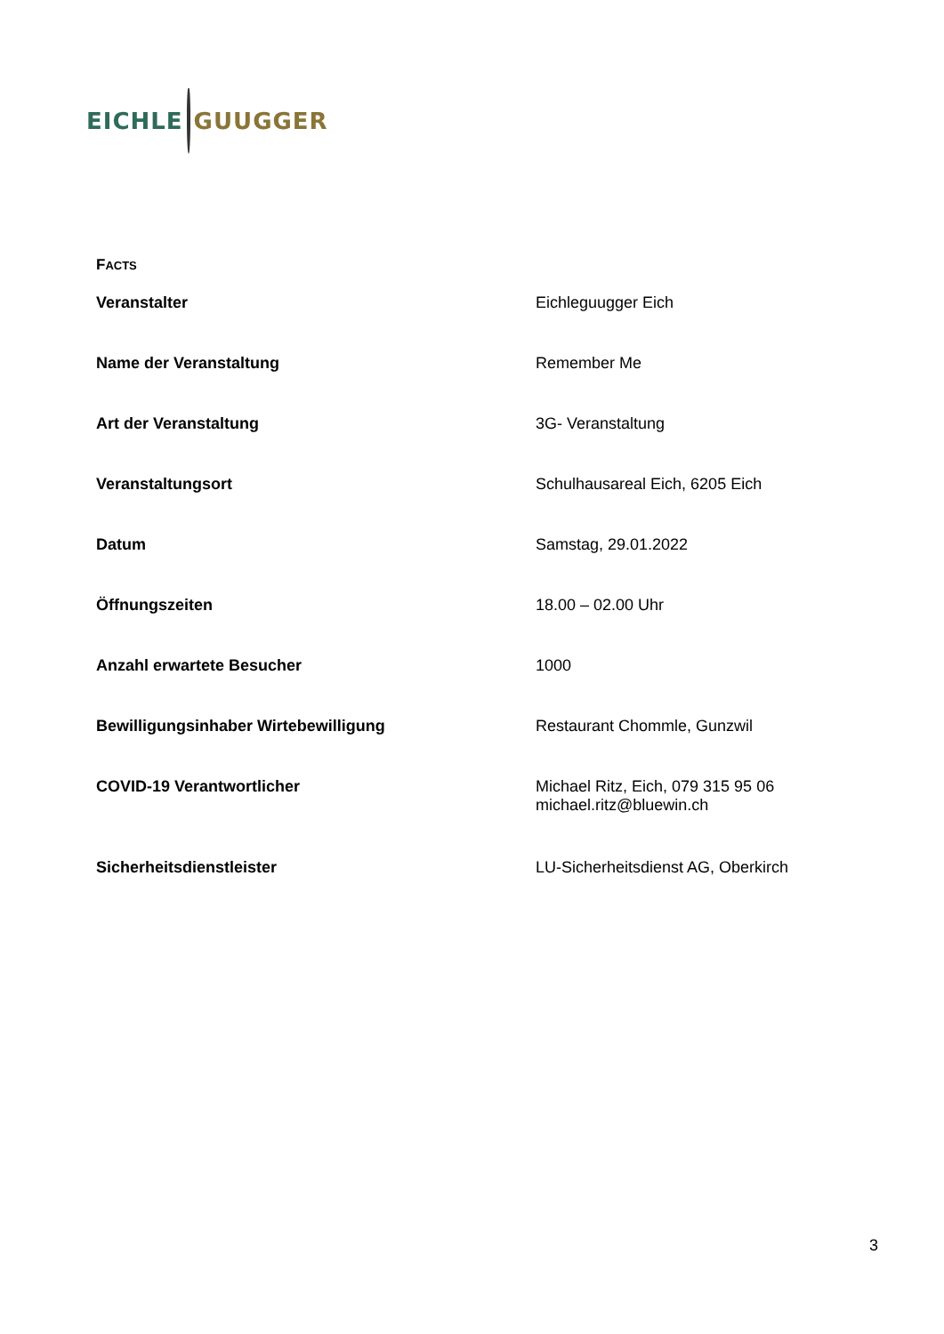EICHLE GUUGGER
FACTS
| Veranstalter | Eichleguugger Eich |
| Name der Veranstaltung | Remember Me |
| Art der Veranstaltung | 3G- Veranstaltung |
| Veranstaltungsort | Schulhausareal Eich, 6205 Eich |
| Datum | Samstag, 29.01.2022 |
| Öffnungszeiten | 18.00 – 02.00 Uhr |
| Anzahl erwartete Besucher | 1000 |
| Bewilligungsinhaber Wirtebewilligung | Restaurant Chommle, Gunzwil |
| COVID-19 Verantwortlicher | Michael Ritz, Eich, 079 315 95 06 michael.ritz@bluewin.ch |
| Sicherheitsdienstleister | LU-Sicherheitsdienst AG, Oberkirch |
3